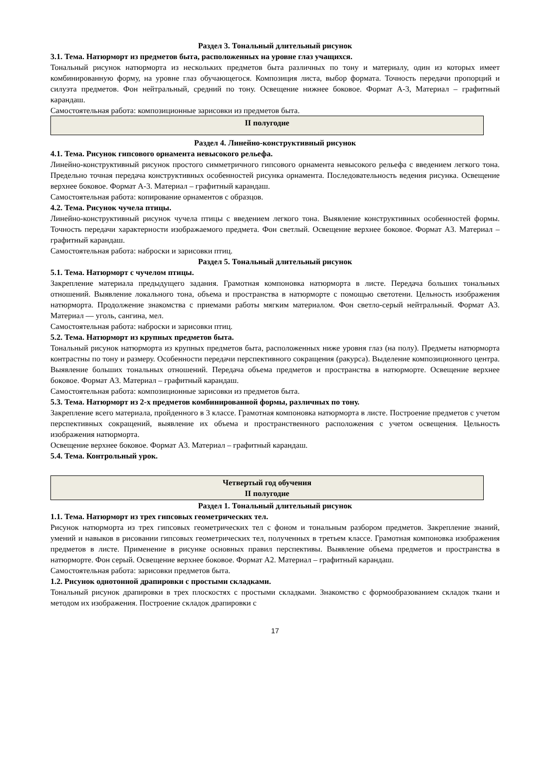Раздел 3. Тональный длительный рисунок
3.1. Тема. Натюрморт из предметов быта, расположенных на уровне глаз учащихся.
Тональный рисунок натюрморта из нескольких предметов быта различных по тону и материалу, один из которых имеет комбинированную форму, на уровне глаз обучающегося. Композиция листа, выбор формата. Точность передачи пропорций и силуэта предметов. Фон нейтральный, средний по тону. Освещение нижнее боковое. Формат А-3, Материал – графитный карандаш.
Самостоятельная работа: композиционные зарисовки из предметов быта.
| II полугодие |
Раздел 4. Линейно-конструктивный рисунок
4.1. Тема. Рисунок гипсового орнамента невысокого рельефа.
Линейно-конструктивный рисунок простого симметричного гипсового орнамента невысокого рельефа с введением легкого тона. Предельно точная передача конструктивных особенностей рисунка орнамента. Последовательность ведения рисунка. Освещение верхнее боковое. Формат А-3. Материал – графитный карандаш.
Самостоятельная работа: копирование орнаментов с образцов.
4.2. Тема. Рисунок чучела птицы.
Линейно-конструктивный рисунок чучела птицы с введением легкого тона. Выявление конструктивных особенностей формы. Точность передачи характерности изображаемого предмета. Фон светлый. Освещение верхнее боковое. Формат А3. Материал – графитный карандаш.
Самостоятельная работа: наброски и зарисовки птиц.
Раздел 5. Тональный длительный рисунок
5.1. Тема. Натюрморт с чучелом птицы.
Закрепление материала предыдущего задания. Грамотная компоновка натюрморта в листе. Передача больших тональных отношений. Выявление локального тона, объема и пространства в натюрморте с помощью светотени. Цельность изображения натюрморта. Продолжение знакомства с приемами работы мягким материалом. Фон светло-серый нейтральный. Формат А3. Материал — уголь, сангина, мел.
Самостоятельная работа: наброски и зарисовки птиц.
5.2. Тема. Натюрморт из крупных предметов быта.
Тональный рисунок натюрморта из крупных предметов быта, расположенных ниже уровня глаз (на полу). Предметы натюрморта контрастны по тону и размеру. Особенности передачи перспективного сокращения (ракурса). Выделение композиционного центра. Выявление больших тональных отношений. Передача объема предметов и пространства в натюрморте. Освещение верхнее боковое. Формат А3. Материал – графитный карандаш.
Самостоятельная работа: композиционные зарисовки из предметов быта.
5.3. Тема. Натюрморт из 2-х предметов комбинированной формы, различных по тону.
Закрепление всего материала, пройденного в 3 классе. Грамотная компоновка натюрморта в листе. Построение предметов с учетом перспективных сокращений, выявление их объема и пространственного расположения с учетом освещения. Цельность изображения натюрморта.
Освещение верхнее боковое. Формат А3. Материал – графитный карандаш.
5.4. Тема. Контрольный урок.
| Четвертый год обучения II полугодие |
Раздел 1. Тональный длительный рисунок
1.1. Тема. Натюрморт из трех гипсовых геометрических тел.
Рисунок натюрморта из трех гипсовых геометрических тел с фоном и тональным разбором предметов. Закрепление знаний, умений и навыков в рисовании гипсовых геометрических тел, полученных в третьем классе. Грамотная компоновка изображения предметов в листе. Применение в рисунке основных правил перспективы. Выявление объема предметов и пространства в натюрморте. Фон серый. Освещение верхнее боковое. Формат А2. Материал – графитный карандаш.
Самостоятельная работа: зарисовки предметов быта.
1.2. Рисунок однотонной драпировки с простыми складками.
Тональный рисунок драпировки в трех плоскостях с простыми складками. Знакомство с формообразованием складок ткани и методом их изображения. Построение складок драпировки с
17